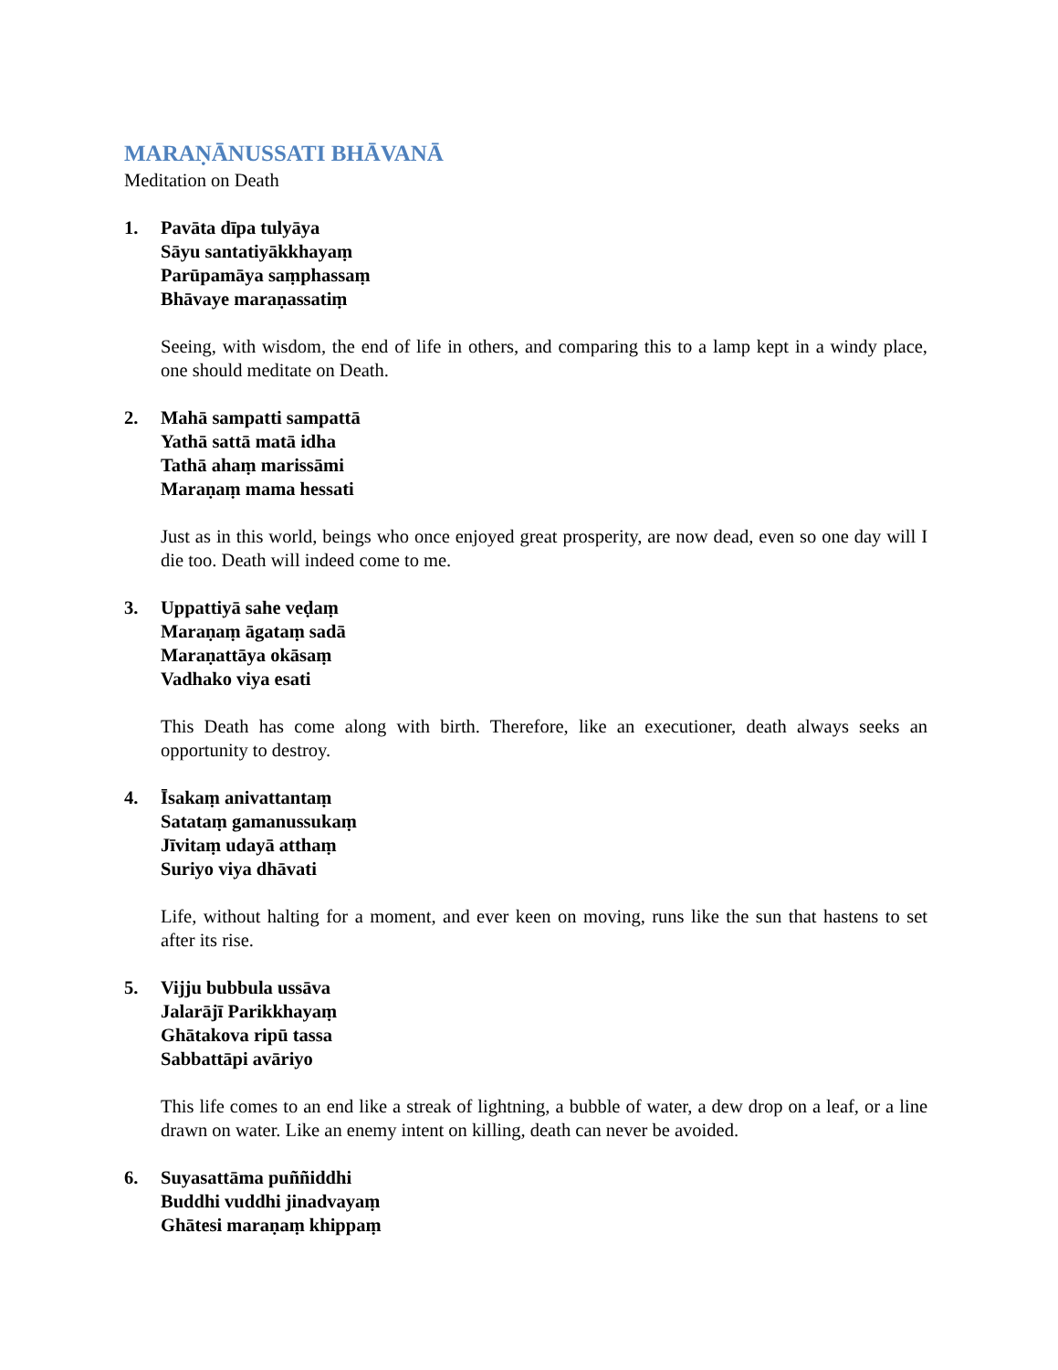MARAṆĀNUSSATI BHĀVANĀ
Meditation on Death
1. Pavāta dīpa tulyāya
Sāyu santatiyākkhayaṃ
Parūpamāya saṃphassaṃ
Bhāvaye maraṇassatiṃ
Seeing, with wisdom, the end of life in others, and comparing this to a lamp kept in a windy place, one should meditate on Death.
2. Mahā sampatti sampattā
Yathā sattā matā idha
Tathā ahaṃ marissāmi
Maraṇaṃ mama hessati
Just as in this world, beings who once enjoyed great prosperity, are now dead, even so one day will I die too. Death will indeed come to me.
3. Uppattiyā sahe veḍaṃ
Maraṇaṃ āgataṃ sadā
Maraṇattāya okāsaṃ
Vadhako viya esati
This Death has come along with birth. Therefore, like an executioner, death always seeks an opportunity to destroy.
4. Īsakaṃ anivattantaṃ
Satataṃ gamanussukaṃ
Jīvitaṃ udayā atthaṃ
Suriyo viya dhāvati
Life, without halting for a moment, and ever keen on moving, runs like the sun that hastens to set after its rise.
5. Vijju bubbula ussāva
Jalarājī Parikkhayaṃ
Ghātakova ripū tassa
Sabbattāpi avāriyo
This life comes to an end like a streak of lightning, a bubble of water, a dew drop on a leaf, or a line drawn on water. Like an enemy intent on killing, death can never be avoided.
6. Suyasattāma puññiddhi
Buddhi vuddhi jinadvayaṃ
Ghātesi maraṇaṃ khippaṃ